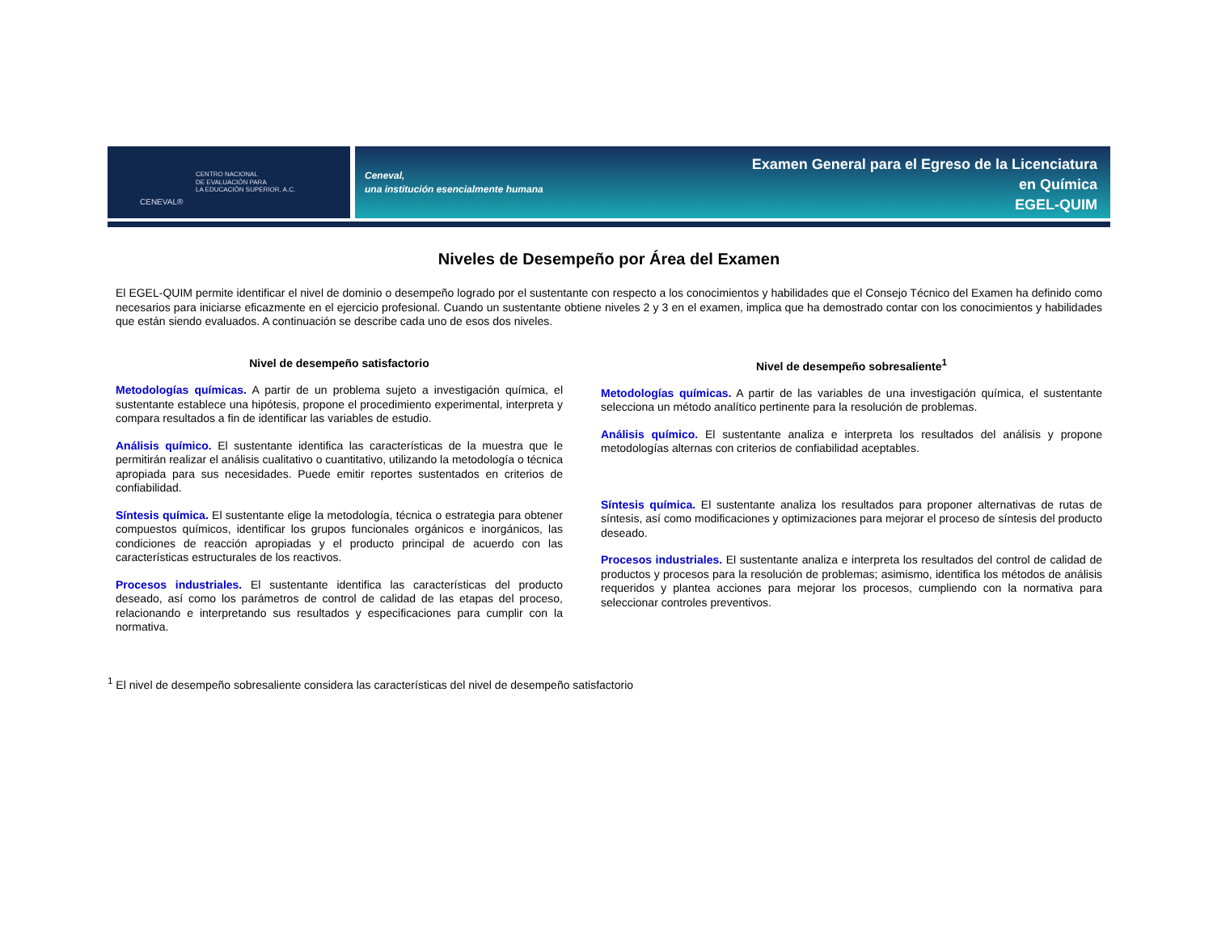CENEVAL®
CENTRO NACIONAL
DE EVALUACIÓN PARA
LA EDUCACIÓN SUPERIOR, A.C.
Ceneval,
una institución esencialmente humana
Examen General para el Egreso de la Licenciatura
en Química
EGEL-QUIM
Niveles de Desempeño por Área del Examen
El EGEL-QUIM permite identificar el nivel de dominio o desempeño logrado por el sustentante con respecto a los conocimientos y habilidades que el Consejo Técnico del Examen ha definido como necesarios para iniciarse eficazmente en el ejercicio profesional. Cuando un sustentante obtiene niveles 2 y 3 en el examen, implica que ha demostrado contar con los conocimientos y habilidades que están siendo evaluados. A continuación se describe cada uno de esos dos niveles.
Nivel de desempeño satisfactorio
Metodologías químicas. A partir de un problema sujeto a investigación química, el sustentante establece una hipótesis, propone el procedimiento experimental, interpreta y compara resultados a fin de identificar las variables de estudio.
Análisis químico. El sustentante identifica las características de la muestra que le permitirán realizar el análisis cualitativo o cuantitativo, utilizando la metodología o técnica apropiada para sus necesidades. Puede emitir reportes sustentados en criterios de confiabilidad.
Síntesis química. El sustentante elige la metodología, técnica o estrategia para obtener compuestos químicos, identificar los grupos funcionales orgánicos e inorgánicos, las condiciones de reacción apropiadas y el producto principal de acuerdo con las características estructurales de los reactivos.
Procesos industriales. El sustentante identifica las características del producto deseado, así como los parámetros de control de calidad de las etapas del proceso, relacionando e interpretando sus resultados y especificaciones para cumplir con la normativa.
Nivel de desempeño sobresaliente<sup>1</sup>
Metodologías químicas. A partir de las variables de una investigación química, el sustentante selecciona un método analítico pertinente para la resolución de problemas.
Análisis químico. El sustentante analiza e interpreta los resultados del análisis y propone metodologías alternas con criterios de confiabilidad aceptables.
Síntesis química. El sustentante analiza los resultados para proponer alternativas de rutas de síntesis, así como modificaciones y optimizaciones para mejorar el proceso de síntesis del producto deseado.
Procesos industriales. El sustentante analiza e interpreta los resultados del control de calidad de productos y procesos para la resolución de problemas; asimismo, identifica los métodos de análisis requeridos y plantea acciones para mejorar los procesos, cumpliendo con la normativa para seleccionar controles preventivos.
<sup>1</sup> El nivel de desempeño sobresaliente considera las características del nivel de desempeño satisfactorio